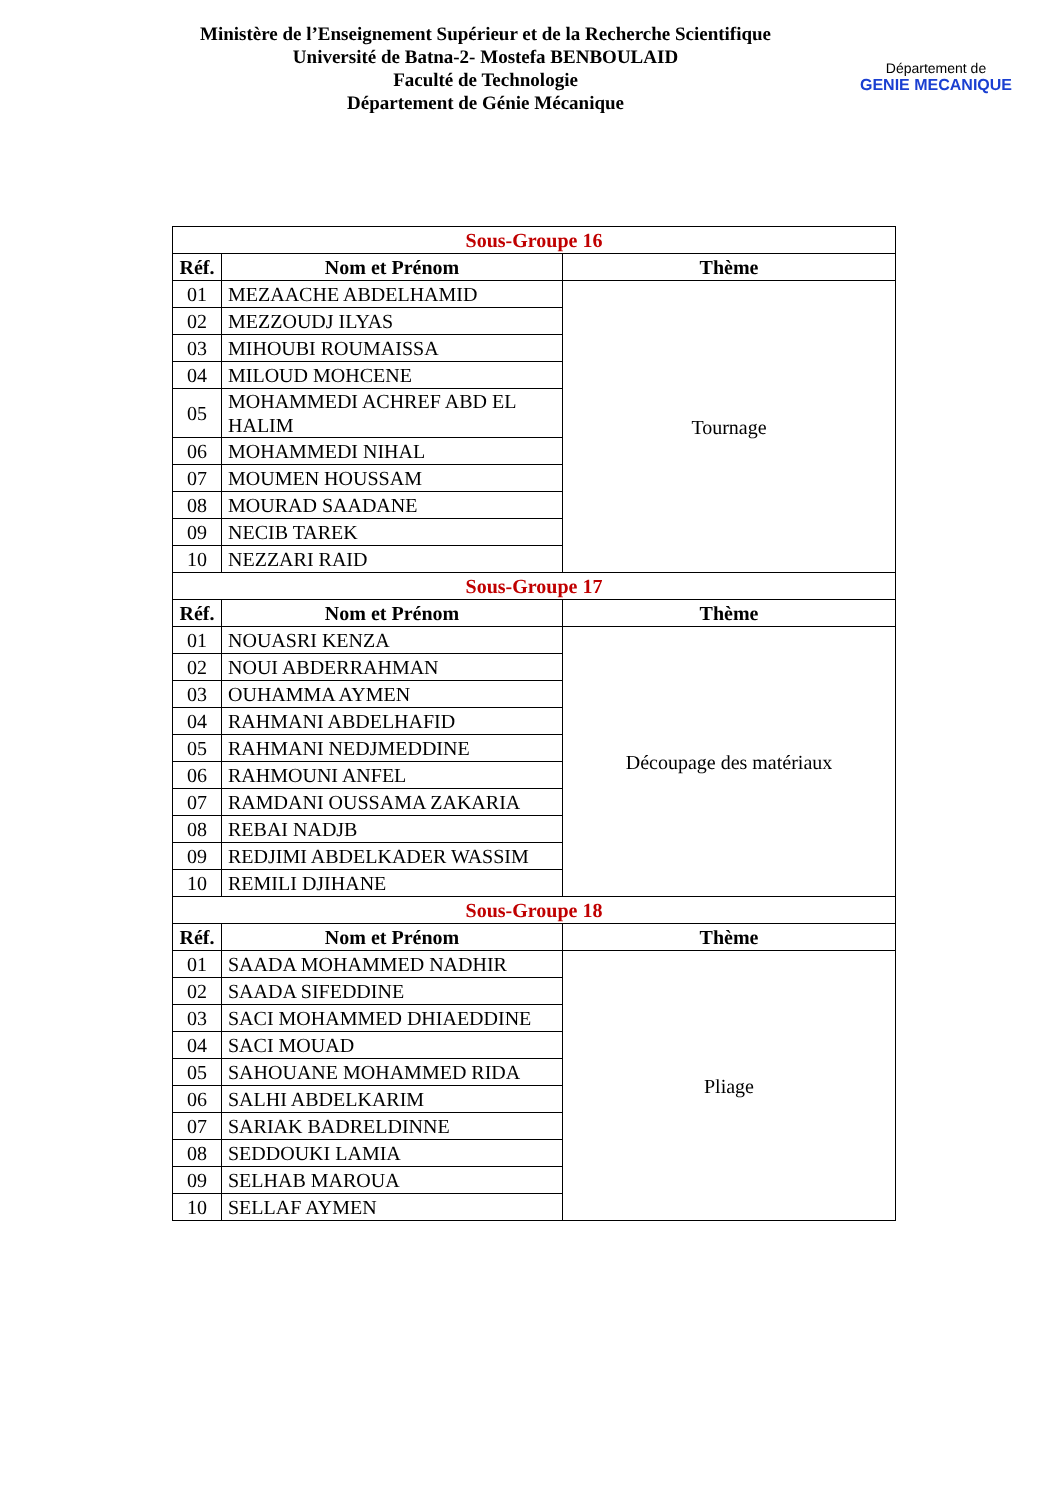Ministère de l’Enseignement Supérieur et de la Recherche Scientifique
Université de Batna-2- Mostefa BENBOULAID
Faculté de Technologie
Département de Génie Mécanique
Département de
GENIE MECANIQUE
| Sous-Groupe 16 | | |
| Réf. | Nom et Prénom | Thème |
| 01 | MEZAACHE ABDELHAMID | Tournage |
| 02 | MEZZOUDJ ILYAS | |
| 03 | MIHOUBI ROUMAISSA | |
| 04 | MILOUD MOHCENE | |
| 05 | MOHAMMEDI ACHREF ABD EL HALIM | |
| 06 | MOHAMMEDI NIHAL | |
| 07 | MOUMEN HOUSSAM | |
| 08 | MOURAD SAADANE | |
| 09 | NECIB TAREK | |
| 10 | NEZZARI RAID | |
| Sous-Groupe 17 | | |
| Réf. | Nom et Prénom | Thème |
| 01 | NOUASRI KENZA | Découpage des matériaux |
| 02 | NOUI ABDERRAHMAN | |
| 03 | OUHAMMA AYMEN | |
| 04 | RAHMANI ABDELHAFID | |
| 05 | RAHMANI NEDJMEDDINE | |
| 06 | RAHMOUNI ANFEL | |
| 07 | RAMDANI OUSSAMA ZAKARIA | |
| 08 | REBAI NADJB | |
| 09 | REDJIMI ABDELKADER WASSIM | |
| 10 | REMILI DJIHANE | |
| Sous-Groupe 18 | | |
| Réf. | Nom et Prénom | Thème |
| 01 | SAADA MOHAMMED NADHIR | Pliage |
| 02 | SAADA SIFEDDINE | |
| 03 | SACI MOHAMMED DHIAEDDINE | |
| 04 | SACI MOUAD | |
| 05 | SAHOUANE MOHAMMED RIDA | |
| 06 | SALHI ABDELKARIM | |
| 07 | SARIAK BADRELDINNE | |
| 08 | SEDDOUKI LAMIA | |
| 09 | SELHAB MAROUA | |
| 10 | SELLAF AYMEN | |